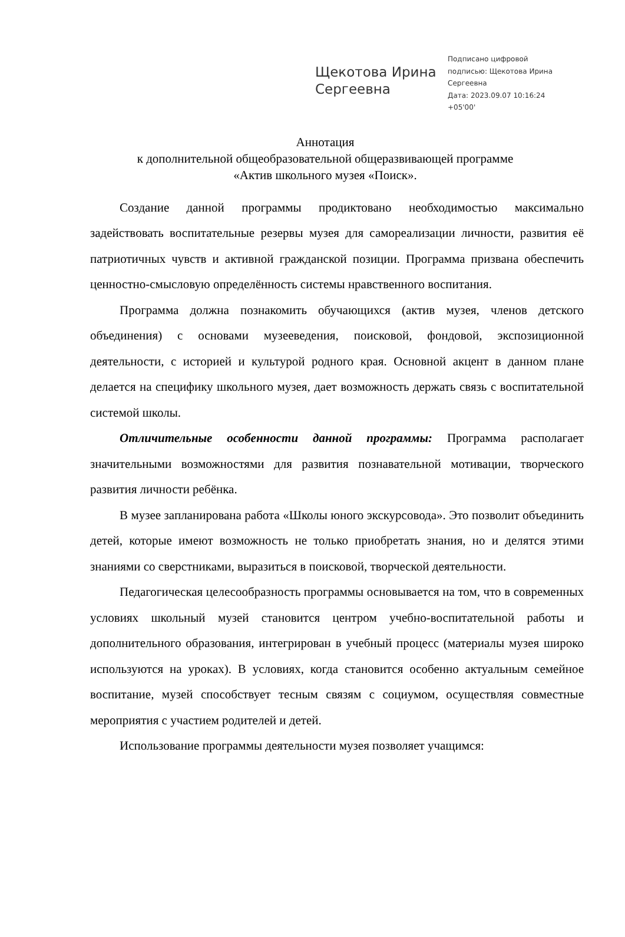Щекотова Ирина Сергеевна
Подписано цифровой
подписью: Щекотова Ирина
Сергеевна
Дата: 2023.09.07 10:16:24
+05'00'
Аннотация
к дополнительной общеобразовательной общеразвивающей программе
«Актив школьного музея «Поиск».
Создание данной программы продиктовано необходимостью максимально задействовать воспитательные резервы музея для самореализации личности, развития её патриотичных чувств и активной гражданской позиции. Программа призвана обеспечить ценностно-смысловую определённость системы нравственного воспитания.
Программа должна познакомить обучающихся (актив музея, членов детского объединения) с основами музееведения, поисковой, фондовой, экспозиционной деятельности, с историей и культурой родного края. Основной акцент в данном плане делается на специфику школьного музея, дает возможность держать связь с воспитательной системой школы.
Отличительные особенности данной программы: Программа располагает значительными возможностями для развития познавательной мотивации, творческого развития личности ребёнка.
В музее запланирована работа «Школы юного экскурсовода». Это позволит объединить детей, которые имеют возможность не только приобретать знания, но и делятся этими знаниями со сверстниками, выразиться в поисковой, творческой деятельности.
Педагогическая целесообразность программы основывается на том, что в современных условиях школьный музей становится центром учебно-воспитательной работы и дополнительного образования, интегрирован в учебный процесс (материалы музея широко используются на уроках). В условиях, когда становится особенно актуальным семейное воспитание, музей способствует тесным связям с социумом, осуществляя совместные мероприятия с участием родителей и детей.
Использование программы деятельности музея позволяет учащимся: